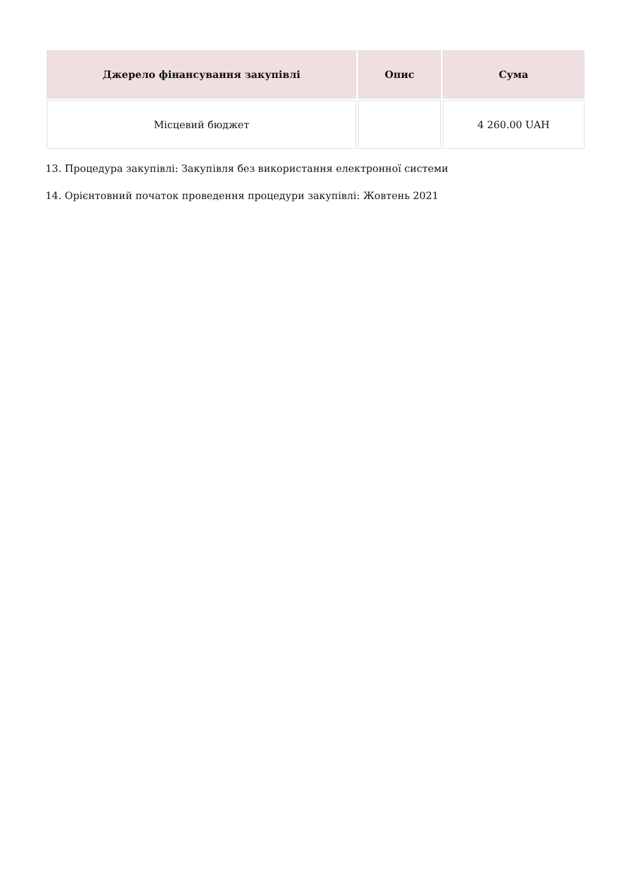| Джерело фінансування закупівлі | Опис | Сума |
| --- | --- | --- |
| Місцевий бюджет | | 4 260.00 UAH |
13. Процедура закупівлі: Закупівля без використання електронної системи
14. Орієнтовний початок проведення процедури закупівлі: Жовтень 2021